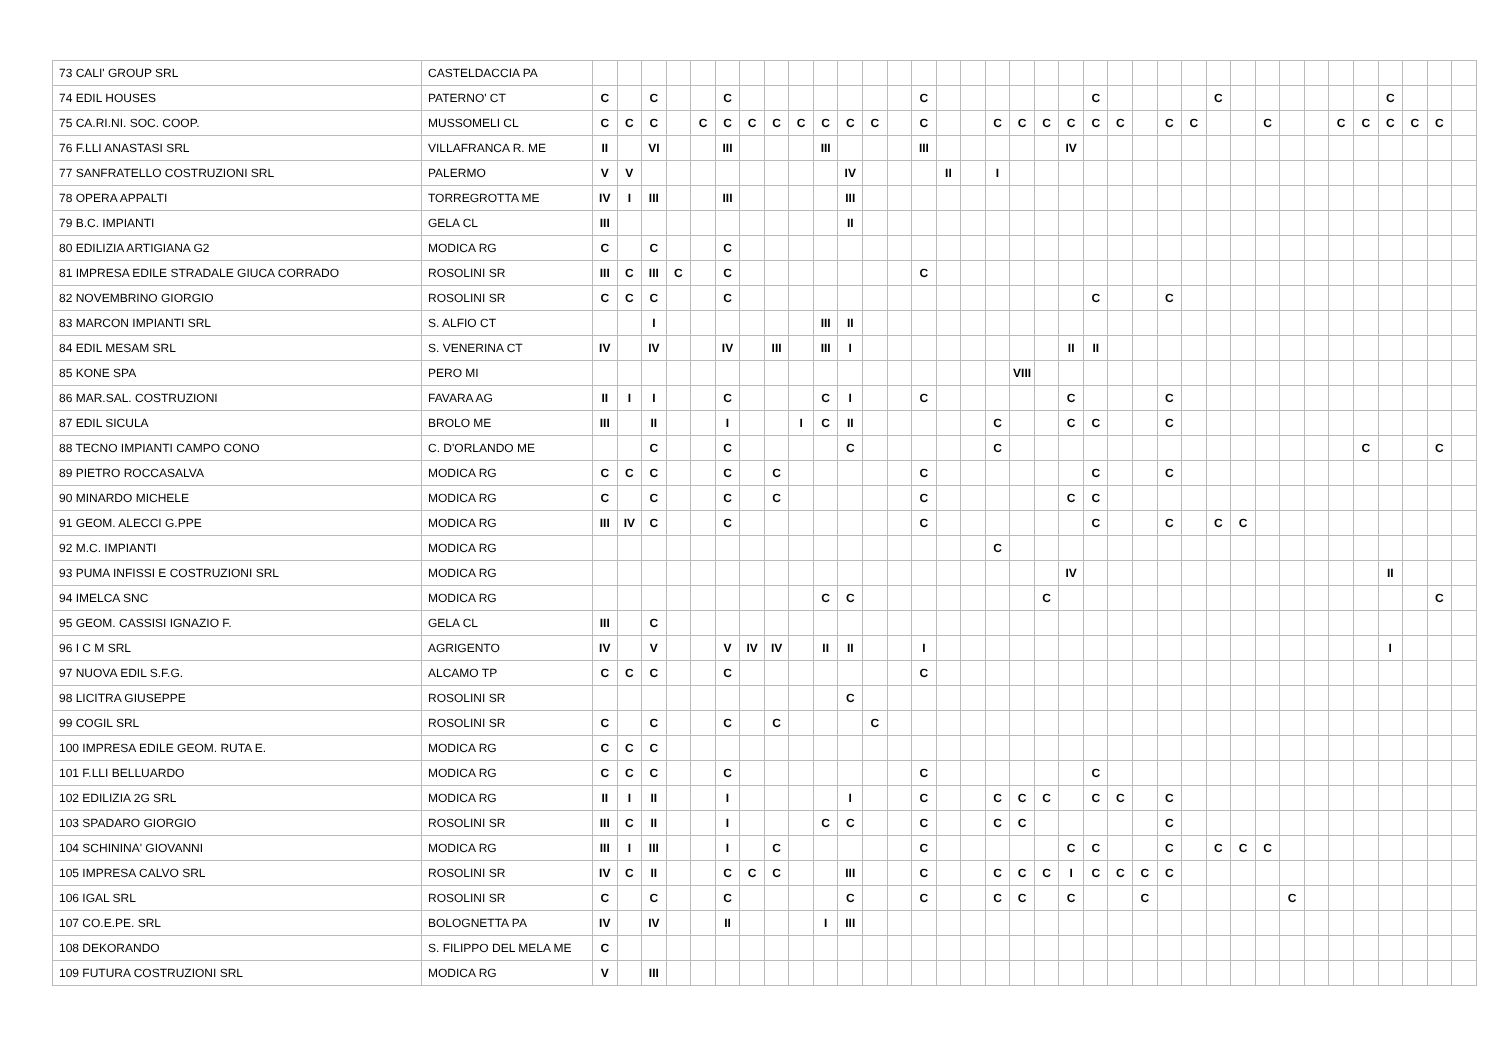| 73 CALI' GROUP SRL | CASTELDACCIA PA | | | | | | | | | | | | | | | | | | | | | | | | | | | | | | | | | | | | |
| 74 EDIL HOUSES | PATERNO' CT | C | | C | | | C | | | | | | | | C | | | | | | | C | | | | | C | | | | | | | C | | | |
| 75 CA.RI.NI. SOC. COOP. | MUSSOMELI CL | C | C | C | | C | C | C | C | C | C | C | C | | C | | | C | C | C | C | C | C | | C | C | | | C | | | C | C | C | C | C | |
| 76 F.LLI ANASTASI SRL | VILLAFRANCA R. ME | II | | VI | | | III | | | | III | | | | III | | | | | | IV | | | | | | | | | | | | | | | | |
| 77 SANFRATELLO COSTRUZIONI SRL | PALERMO | V | V | | | | | | | | | IV | | | | II | | I | | | | | | | | | | | | | | | | | | | |
| 78 OPERA APPALTI | TORREGROTTA ME | IV | I | III | | | III | | | | | III | | | | | | | | | | | | | | | | | | | | | | | | | |
| 79 B.C. IMPIANTI | GELA CL | III | | | | | | | | | | II | | | | | | | | | | | | | | | | | | | | | | | | | |
| 80 EDILIZIA ARTIGIANA G2 | MODICA RG | C | | C | | | C | | | | | | | | | | | | | | | | | | | | | | | | | | | | | | |
| 81 IMPRESA EDILE STRADALE GIUCA CORRADO | ROSOLINI SR | III | C | III | C | | C | | | | | | | | C | | | | | | | | | | | | | | | | | | | | | | |
| 82 NOVEMBRINO GIORGIO | ROSOLINI SR | C | C | C | | | C | | | | | | | | | | | | | | | C | | | C | | | | | | | | | | | | |
| 83 MARCON IMPIANTI SRL | S. ALFIO CT | | | I | | | | | | | III | II | | | | | | | | | | | | | | | | | | | | | | | | | |
| 84 EDIL MESAM SRL | S. VENERINA CT | IV | | IV | | | IV | | III | | III | I | | | | | | | | | II | II | | | | | | | | | | | | | | | |
| 85 KONE SPA | PERO MI | | | | | | | | | | | | | | | | | | VIII | | | | | | | | | | | | | | | | | | |
| 86 MAR.SAL. COSTRUZIONI | FAVARA AG | II | I | I | | | C | | | | C | I | | | C | | | | | | C | | | | C | | | | | | | | | | | | |
| 87 EDIL SICULA | BROLO ME | III | | II | | | I | | | I | C | II | | | | | | C | | | C | C | | | C | | | | | | | | | | | | |
| 88 TECNO IMPIANTI CAMPO CONO | C. D'ORLANDO ME | | | C | | | C | | | | | C | | | | | | C | | | | | | | | | | | | | | | C | | | C | |
| 89 PIETRO ROCCASALVA | MODICA RG | C | C | C | | | C | | C | | | | | | C | | | | | | | C | | | C | | | | | | | | | | | | |
| 90 MINARDO MICHELE | MODICA RG | C | | C | | | C | | C | | | | | | C | | | | | | C | C | | | | | | | | | | | | | | | |
| 91 GEOM. ALECCI G.PPE | MODICA RG | III | IV | C | | | C | | | | | | | | C | | | | | | | C | | | C | | C | C | | | | | | | | | |
| 92 M.C. IMPIANTI | MODICA RG | | | | | | | | | | | | | | | | | C | | | | | | | | | | | | | | | | | | | |
| 93 PUMA INFISSI E COSTRUZIONI SRL | MODICA RG | | | | | | | | | | | | | | | | | | | | IV | | | | | | | | | | | | | II | | | |
| 94 IMELCA SNC | MODICA RG | | | | | | | | | | C | C | | | | | | | | C | | | | | | | | | | | | | | | | C | |
| 95 GEOM. CASSISI IGNAZIO F. | GELA CL | III | | C | | | | | | | | | | | | | | | | | | | | | | | | | | | | | | | | | |
| 96 I C M SRL | AGRIGENTO | IV | | V | | | V | IV | IV | | II | II | | | I | | | | | | | | | | | | | | | | | | | I | | | |
| 97 NUOVA EDIL S.F.G. | ALCAMO TP | C | C | C | | | C | | | | | | | | C | | | | | | | | | | | | | | | | | | | | | | |
| 98 LICITRA GIUSEPPE | ROSOLINI SR | | | | | | | | | | | C | | | | | | | | | | | | | | | | | | | | | | | | | |
| 99 COGIL SRL | ROSOLINI SR | C | | C | | | C | | C | | | | C | | | | | | | | | | | | | | | | | | | | | | | | |
| 100 IMPRESA EDILE GEOM. RUTA E. | MODICA RG | C | C | C | | | | | | | | | | | | | | | | | | | | | | | | | | | | | | | | | |
| 101 F.LLI BELLUARDO | MODICA RG | C | C | C | | | C | | | | | | | | C | | | | | | | C | | | | | | | | | | | | | | | |
| 102 EDILIZIA 2G SRL | MODICA RG | II | I | II | | | I | | | | | I | | | C | | | C | C | C | | C | C | | C | | | | | | | | | | | | |
| 103 SPADARO GIORGIO | ROSOLINI SR | III | C | II | | | I | | | | C | C | | | C | | | C | C | | | | | | C | | | | | | | | | | | | |
| 104 SCHININA' GIOVANNI | MODICA RG | III | I | III | | | I | | C | | | | | | C | | | | | | C | C | | | C | | C | C | C | | | | | | | | |
| 105 IMPRESA CALVO SRL | ROSOLINI SR | IV | C | II | | | C | C | C | | | III | | | C | | | C | C | C | I | C | C | C | C | | | | | | | | | | | | |
| 106 IGAL SRL | ROSOLINI SR | C | | C | | | C | | | | | C | | | C | | | C | C | | C | | | C | | | | | | C | | | | | | | |
| 107 CO.E.PE. SRL | BOLOGNETTA PA | IV | | IV | | | II | | | | I | III | | | | | | | | | | | | | | | | | | | | | | | | | |
| 108 DEKORANDO | S. FILIPPO DEL MELA ME | C | | | | | | | | | | | | | | | | | | | | | | | | | | | | | | | | | | | |
| 109 FUTURA COSTRUZIONI SRL | MODICA RG | V | | III | | | | | | | | | | | | | | | | | | | | | | | | | | | | | | | | | |